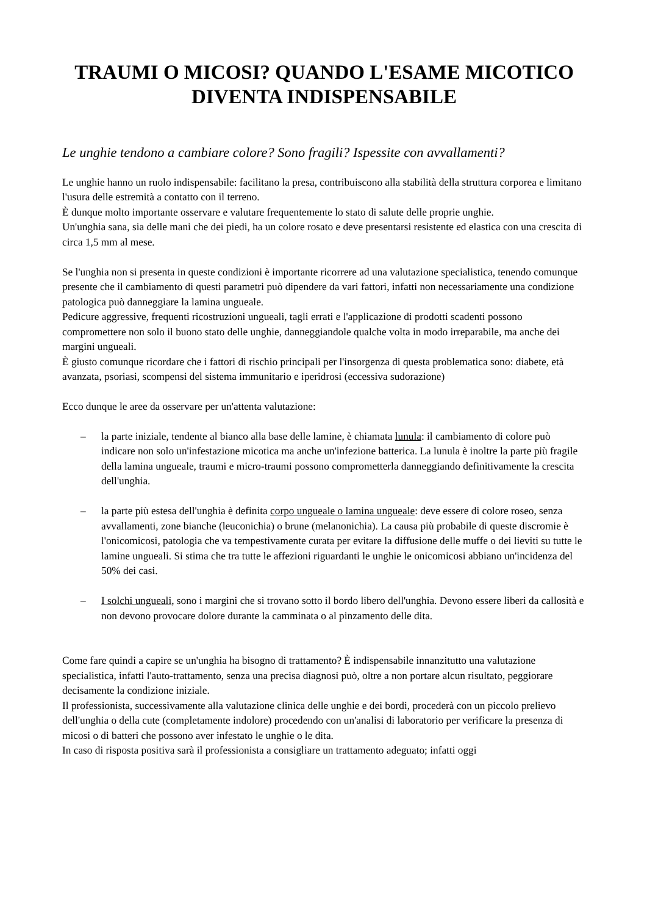TRAUMI O MICOSI? QUANDO L'ESAME MICOTICO DIVENTA INDISPENSABILE
Le unghie tendono a cambiare colore? Sono fragili? Ispessite con avvallamenti?
Le unghie hanno un ruolo indispensabile: facilitano la presa, contribuiscono alla stabilità della struttura corporea e limitano l'usura delle estremità a contatto con il terreno.
È dunque molto importante osservare e valutare frequentemente lo stato di salute delle proprie unghie.
Un'unghia sana, sia delle mani che dei piedi, ha un colore rosato e deve presentarsi resistente ed elastica con una crescita di circa 1,5 mm al mese.
Se l'unghia non si presenta in queste condizioni è importante ricorrere ad una valutazione specialistica, tenendo comunque presente che il cambiamento di questi parametri può dipendere da vari fattori, infatti non necessariamente una condizione patologica può danneggiare la lamina ungueale.
Pedicure aggressive, frequenti ricostruzioni ungueali, tagli errati e l'applicazione di prodotti scadenti possono compromettere non solo il buono stato delle unghie, danneggiandole qualche volta in modo irreparabile, ma anche dei margini ungueali.
È giusto comunque ricordare che i fattori di rischio principali per l'insorgenza di questa problematica sono: diabete, età avanzata, psoriasi, scompensi del sistema immunitario e iperidrosi (eccessiva sudorazione)
Ecco dunque le aree da osservare per un'attenta valutazione:
– la parte iniziale, tendente al bianco alla base delle lamine, è chiamata lunula: il cambiamento di colore può indicare non solo un'infestazione micotica ma anche un'infezione batterica. La lunula è inoltre la parte più fragile della lamina ungueale, traumi e micro-traumi possono comprometterla danneggiando definitivamente la crescita dell'unghia.
– la parte più estesa dell'unghia è definita corpo ungueale o lamina ungueale: deve essere di colore roseo, senza avvallamenti, zone bianche (leuconichia) o brune (melanonichia). La causa più probabile di queste discromie è l'onicomicosi, patologia che va tempestivamente curata per evitare la diffusione delle muffe o dei lieviti su tutte le lamine ungueali. Si stima che tra tutte le affezioni riguardanti le unghie le onicomicosi abbiano un'incidenza del 50% dei casi.
– I solchi ungueali, sono i margini che si trovano sotto il bordo libero dell'unghia. Devono essere liberi da callosità e non devono provocare dolore durante la camminata o al pinzamento delle dita.
Come fare quindi a capire se un'unghia ha bisogno di trattamento? È indispensabile innanzitutto una valutazione specialistica, infatti l'auto-trattamento, senza una precisa diagnosi può, oltre a non portare alcun risultato, peggiorare decisamente la condizione iniziale.
Il professionista, successivamente alla valutazione clinica delle unghie e dei bordi, procederà con un piccolo prelievo dell'unghia o della cute (completamente indolore) procedendo con un'analisi di laboratorio per verificare la presenza di micosi o di batteri che possono aver infestato le unghie o le dita.
In caso di risposta positiva sarà il professionista a consigliare un trattamento adeguato; infatti oggi